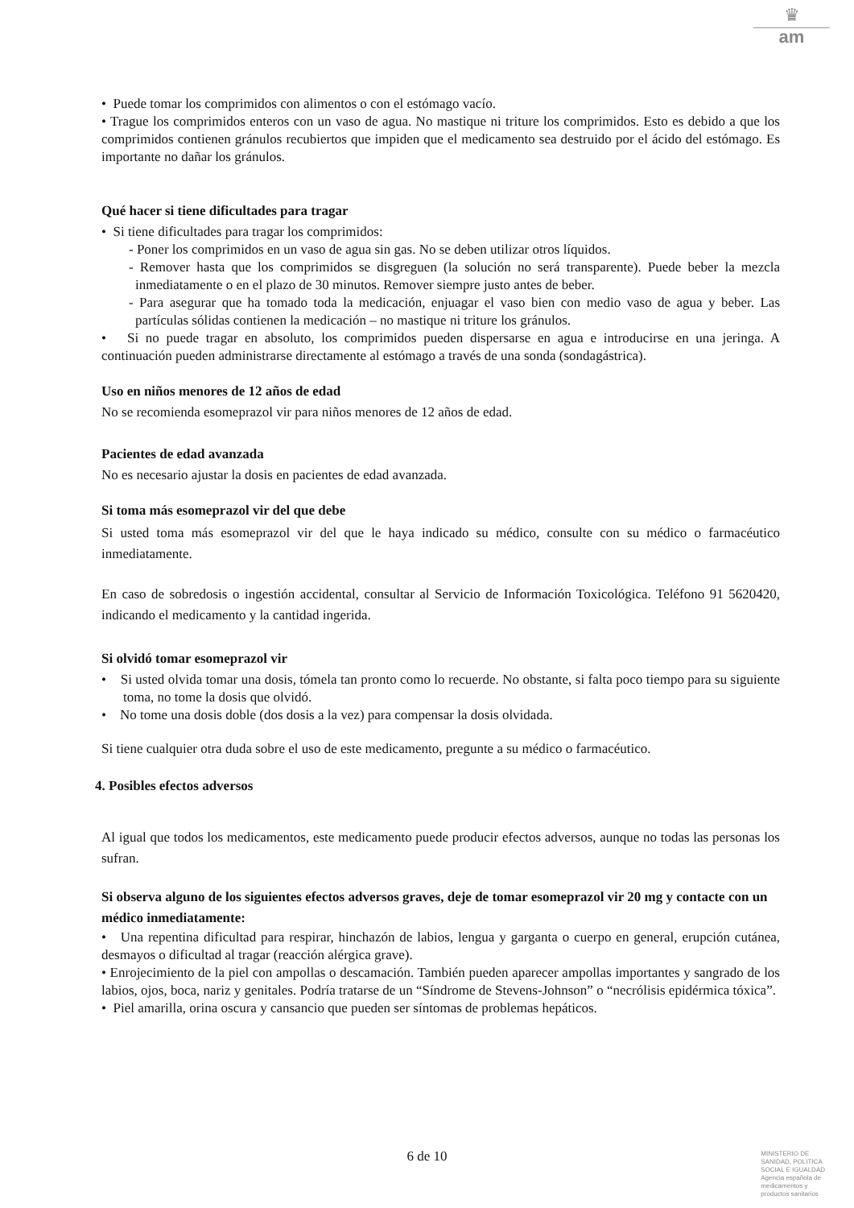♛
am
• Puede tomar los comprimidos con alimentos o con el estómago vacío.
• Trague los comprimidos enteros con un vaso de agua. No mastique ni triture los comprimidos. Esto es debido a que los comprimidos contienen gránulos recubiertos que impiden que el medicamento sea destruido por el ácido del estómago. Es importante no dañar los gránulos.
Qué hacer si tiene dificultades para tragar
• Si tiene dificultades para tragar los comprimidos:
- Poner los comprimidos en un vaso de agua sin gas. No se deben utilizar otros líquidos.
- Remover hasta que los comprimidos se disgreguen (la solución no será transparente). Puede beber la mezcla inmediatamente o en el plazo de 30 minutos. Remover siempre justo antes de beber.
- Para asegurar que ha tomado toda la medicación, enjuagar el vaso bien con medio vaso de agua y beber. Las partículas sólidas contienen la medicación – no mastique ni triture los gránulos.
• Si no puede tragar en absoluto, los comprimidos pueden dispersarse en agua e introducirse en una jeringa. A continuación pueden administrarse directamente al estómago a través de una sonda (sondagástrica).
Uso en niños menores de 12 años de edad
No se recomienda esomeprazol vir para niños menores de 12 años de edad.
Pacientes de edad avanzada
No es necesario ajustar la dosis en pacientes de edad avanzada.
Si toma más esomeprazol vir del que debe
Si usted toma más esomeprazol vir del que le haya indicado su médico, consulte con su médico o farmacéutico inmediatamente.
En caso de sobredosis o ingestión accidental, consultar al Servicio de Información Toxicológica. Teléfono 91 5620420, indicando el medicamento y la cantidad ingerida.
Si olvidó tomar esomeprazol vir
• Si usted olvida tomar una dosis, tómela tan pronto como lo recuerde. No obstante, si falta poco tiempo para su siguiente toma, no tome la dosis que olvidó.
• No tome una dosis doble (dos dosis a la vez) para compensar la dosis olvidada.
Si tiene cualquier otra duda sobre el uso de este medicamento, pregunte a su médico o farmacéutico.
4. Posibles efectos adversos
Al igual que todos los medicamentos, este medicamento puede producir efectos adversos, aunque no todas las personas los sufran.
Si observa alguno de los siguientes efectos adversos graves, deje de tomar esomeprazol vir 20 mg y contacte con un médico inmediatamente:
• Una repentina dificultad para respirar, hinchazón de labios, lengua y garganta o cuerpo en general, erupción cutánea, desmayos o dificultad al tragar (reacción alérgica grave).
• Enrojecimiento de la piel con ampollas o descamación. También pueden aparecer ampollas importantes y sangrado de los labios, ojos, boca, nariz y genitales. Podría tratarse de un “Síndrome de Stevens-Johnson” o “necrólisis epidérmica tóxica”.
• Piel amarilla, orina oscura y cansancio que pueden ser síntomas de problemas hepáticos.
6 de 10
MINISTERIO DE
SANIDAD, POLITICA
SOCIAL E IGUALDAD
Agencia española de
medicamentos y
productos sanitarios